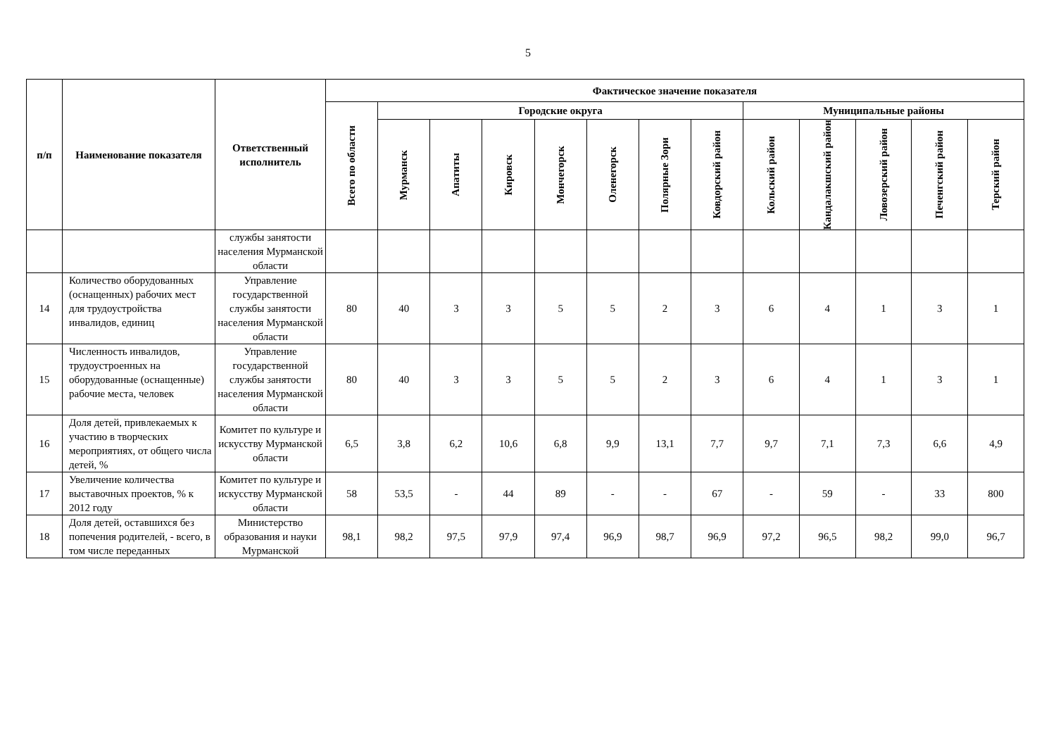5
| п/п | Наименование показателя | Ответственный исполнитель | Фактическое значение показателя | | | | | | | | | | | | |
| --- | --- | --- | --- | --- | --- | --- | --- | --- | --- | --- | --- | --- | --- | --- | --- |
| | | | Всего по области | Городские округа | | | | | | | Муниципальные районы | | | | |
| | | | | Мурманск | Апатиты | Кировск | Мончегорск | Оленегорск | Полярные Зори | Ковдорский район | Кольский район | Кандалакшский район | Ловозерский район | Печенгский район | Терский район |
| | | службы занятости населения Мурманской области | | | | | | | | | | | | | |
| 14 | Количество оборудованных (оснащенных) рабочих мест для трудоустройства инвалидов, единиц | Управление государственной службы занятости населения Мурманской области | 80 | 40 | 3 | 3 | 5 | 5 | 2 | 3 | 6 | 4 | 1 | 3 | 1 |
| 15 | Численность инвалидов, трудоустроенных на оборудованные (оснащенные) рабочие места, человек | Управление государственной службы занятости населения Мурманской области | 80 | 40 | 3 | 3 | 5 | 5 | 2 | 3 | 6 | 4 | 1 | 3 | 1 |
| 16 | Доля детей, привлекаемых к участию в творческих мероприятиях, от общего числа детей, % | Комитет по культуре и искусству Мурманской области | 6,5 | 3,8 | 6,2 | 10,6 | 6,8 | 9,9 | 13,1 | 7,7 | 9,7 | 7,1 | 7,3 | 6,6 | 4,9 |
| 17 | Увеличение количества выставочных проектов, % к 2012 году | Комитет по культуре и искусству Мурманской области | 58 | 53,5 | - | 44 | 89 | - | - | 67 | - | 59 | - | 33 | 800 |
| 18 | Доля детей, оставшихся без попечения родителей, - всего, в том числе переданных | Министерство образования и науки Мурманской | 98,1 | 98,2 | 97,5 | 97,9 | 97,4 | 96,9 | 98,7 | 96,9 | 97,2 | 96,5 | 98,2 | 99,0 | 96,7 |